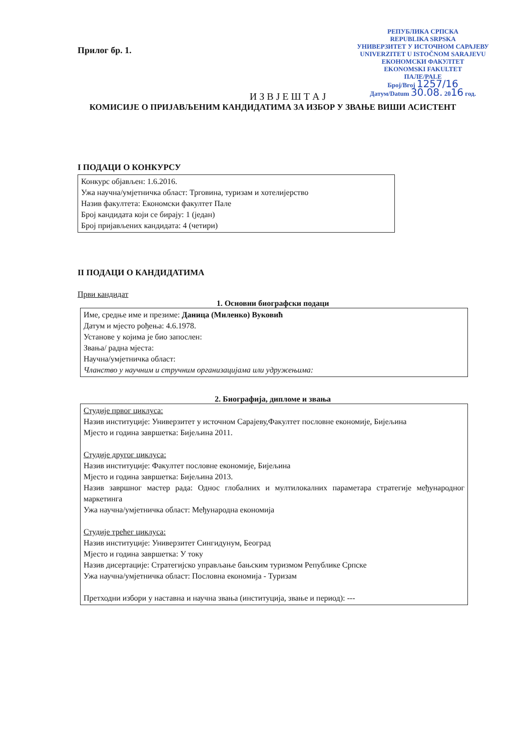РЕПУБЛИКА СРПСКА
REPUBLIKA SRPSKA
УНИВЕРЗИТЕТ У ИСТОЧНОМ САРАЈЕВУ
UNIVERZITET U ISTOČNOM SARAJEVU
ЕКОНОМСКИ ФАКУЛТЕТ
EKONOMSKI FAKULTET
ПАЛЕ/PALE
Број/Broj 1257/16
Датум/Datum 30.08. 2016 год.
Прилог бр. 1.
И З В Ј Е Ш Т А Ј
КОМИСИЈЕ О ПРИЈАВЉЕНИМ КАНДИДАТИМА ЗА ИЗБОР У ЗВАЊЕ ВИШИ АСИСТЕНТ
I ПОДАЦИ О КОНКУРСУ
Конкурс објављен: 1.6.2016.
Ужа научна/умјетничка област: Трговина, туризам и хотелијерство
Назив факултета: Економски факултет Пале
Број кандидата који се бирају: 1 (један)
Број пријављених кандидата: 4 (четири)
II ПОДАЦИ О КАНДИДАТИМА
Први кандидат
1. Основни биографски подаци
Име, средње име и презиме: Даница (Миленко) Вуковић
Датум и мјесто рођења: 4.6.1978.
Установе у којима је био запослен:
Звања/ радна мјеста:
Научна/умјетничка област:
Чланство у научним и стручним организацијама или удружењима:
2. Биографија, дипломе и звања
Студије првог циклуса:
Назив институције: Универзитет у источном Сарајеву,Факултет пословне економије, Бијељина
Мјесто и година завршетка: Бијељина 2011.
Студије другог циклуса:
Назив институције: Факултет пословне економије, Бијељина
Мјесто и година завршетка: Бијељина 2013.
Назив завршног мастер рада: Однос глобалних и мултилокалних параметара стратегије међународног маркетинга
Ужа научна/умјетничка област: Међународна економија
Студије трећег циклуса:
Назив институције: Универзитет Сингидунум, Београд
Мјесто и година завршетка: У току
Назив дисертације: Стратегијско управљање бањским туризмом Републике Српске
Ужа научна/умјетничка област: Пословна економија - Туризам
Претходни избори у наставна и научна звања (институција, звање и период): ---